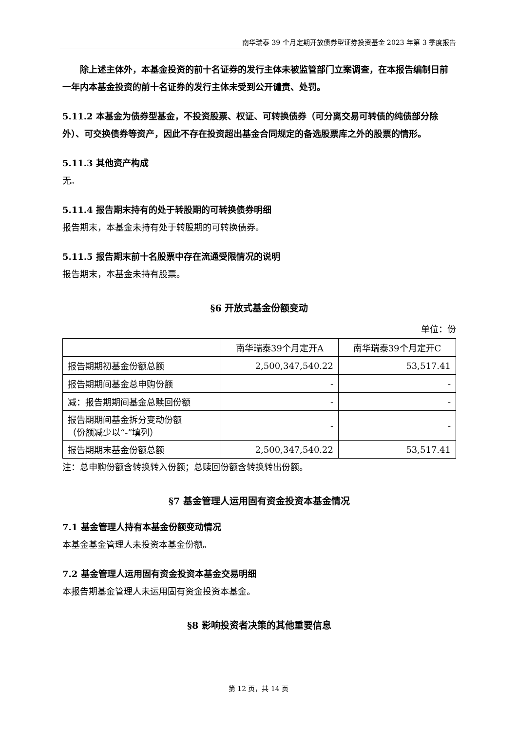南华瑞泰 39 个月定期开放债券型证券投资基金 2023 年第 3 季度报告
除上述主体外，本基金投资的前十名证券的发行主体未被监管部门立案调查，在本报告编制日前一年内本基金投资的前十名证券的发行主体未受到公开谴责、处罚。
5.11.2 本基金为债券型基金，不投资股票、权证、可转换债券（可分离交易可转债的纯债部分除外）、可交换债券等资产，因此不存在投资超出基金合同规定的备选股票库之外的股票的情形。
5.11.3 其他资产构成
无。
5.11.4 报告期末持有的处于转股期的可转换债券明细
报告期末，本基金未持有处于转股期的可转换债券。
5.11.5 报告期末前十名股票中存在流通受限情况的说明
报告期末，本基金未持有股票。
§6 开放式基金份额变动
单位：份
| | 南华瑞泰39个月定开A | 南华瑞泰39个月定开C |
| 报告期期初基金份额总额 | 2,500,347,540.22 | 53,517.41 |
| 报告期期间基金总申购份额 | - | - |
| 减：报告期期间基金总赎回份额 | - | - |
| 报告期期间基金拆分变动份额 （份额减少以“-”填列） | - | - |
| 报告期期末基金份额总额 | 2,500,347,540.22 | 53,517.41 |
注：总申购份额含转换转入份额；总赎回份额含转换转出份额。
§7 基金管理人运用固有资金投资本基金情况
7.1 基金管理人持有本基金份额变动情况
本基金基金管理人未投资本基金份额。
7.2 基金管理人运用固有资金投资本基金交易明细
本报告期基金管理人未运用固有资金投资本基金。
§8 影响投资者决策的其他重要信息
第 12 页，共 14 页